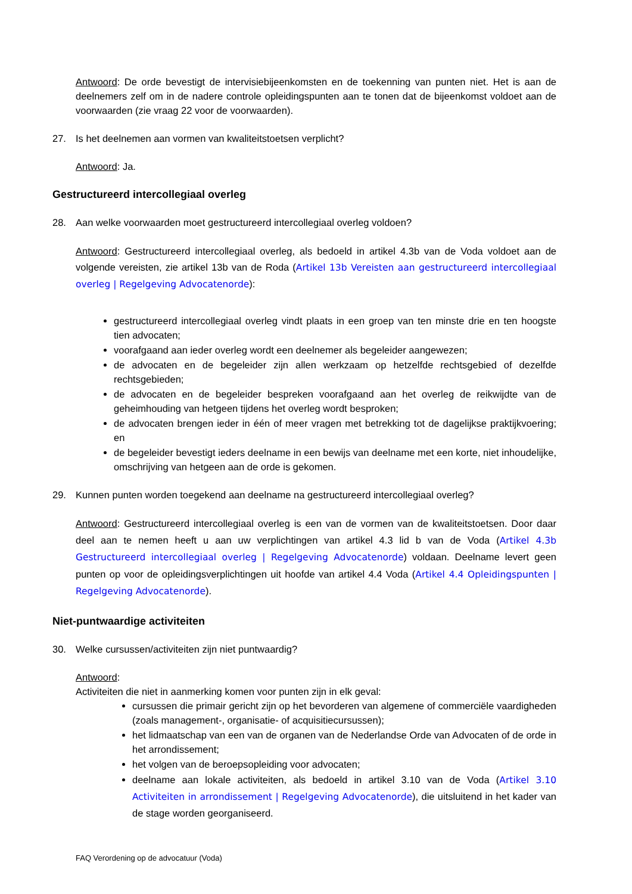Antwoord: De orde bevestigt de intervisiebijeenkomsten en de toekenning van punten niet. Het is aan de deelnemers zelf om in de nadere controle opleidingspunten aan te tonen dat de bijeenkomst voldoet aan de voorwaarden (zie vraag 22 voor de voorwaarden).
27. Is het deelnemen aan vormen van kwaliteitstoetsen verplicht?
Antwoord: Ja.
Gestructureerd intercollegiaal overleg
28. Aan welke voorwaarden moet gestructureerd intercollegiaal overleg voldoen?
Antwoord: Gestructureerd intercollegiaal overleg, als bedoeld in artikel 4.3b van de Voda voldoet aan de volgende vereisten, zie artikel 13b van de Roda (Artikel 13b Vereisten aan gestructureerd intercollegiaal overleg | Regelgeving Advocatenorde):
gestructureerd intercollegiaal overleg vindt plaats in een groep van ten minste drie en ten hoogste tien advocaten;
voorafgaand aan ieder overleg wordt een deelnemer als begeleider aangewezen;
de advocaten en de begeleider zijn allen werkzaam op hetzelfde rechtsgebied of dezelfde rechtsgebieden;
de advocaten en de begeleider bespreken voorafgaand aan het overleg de reikwijdte van de geheimhouding van hetgeen tijdens het overleg wordt besproken;
de advocaten brengen ieder in één of meer vragen met betrekking tot de dagelijkse praktijkvoering; en
de begeleider bevestigt ieders deelname in een bewijs van deelname met een korte, niet inhoudelijke, omschrijving van hetgeen aan de orde is gekomen.
29. Kunnen punten worden toegekend aan deelname na gestructureerd intercollegiaal overleg?
Antwoord: Gestructureerd intercollegiaal overleg is een van de vormen van de kwaliteitstoetsen. Door daar deel aan te nemen heeft u aan uw verplichtingen van artikel 4.3 lid b van de Voda (Artikel 4.3b Gestructureerd intercollegiaal overleg | Regelgeving Advocatenorde) voldaan. Deelname levert geen punten op voor de opleidingsverplichtingen uit hoofde van artikel 4.4 Voda (Artikel 4.4 Opleidingspunten | Regelgeving Advocatenorde).
Niet-puntwaardige activiteiten
30. Welke cursussen/activiteiten zijn niet puntwaardig?
Antwoord:
Activiteiten die niet in aanmerking komen voor punten zijn in elk geval:
cursussen die primair gericht zijn op het bevorderen van algemene of commerciële vaardigheden (zoals management-, organisatie- of acquisitiecursussen);
het lidmaatschap van een van de organen van de Nederlandse Orde van Advocaten of de orde in het arrondissement;
het volgen van de beroepsopleiding voor advocaten;
deelname aan lokale activiteiten, als bedoeld in artikel 3.10 van de Voda (Artikel 3.10 Activiteiten in arrondissement | Regelgeving Advocatenorde), die uitsluitend in het kader van de stage worden georganiseerd.
FAQ Verordening op de advocatuur (Voda)